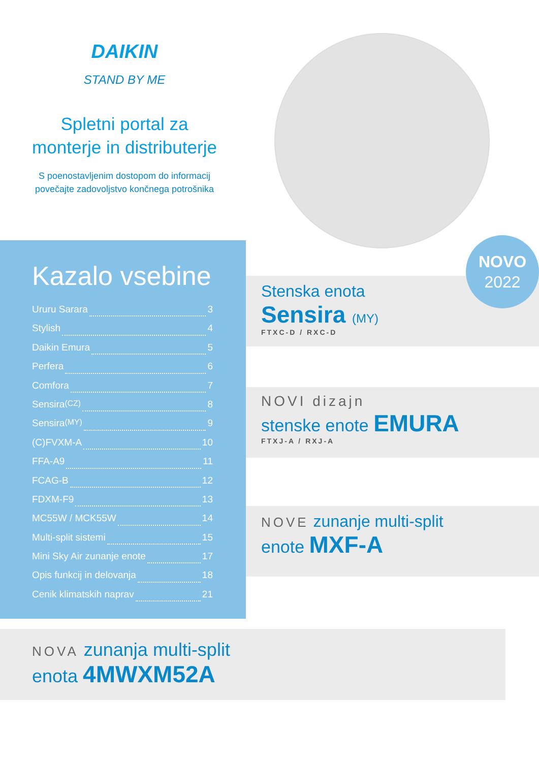DAIKIN
STAND BY ME
Spletni portal za
monterje in distributerje
S poenostavljenim dostopom do informacij
povečajte zadovoljstvo končnega potrošnika
Kazalo vsebine
Ururu Sarara 3
Stylish 4
Daikin Emura 5
Perfera 6
Comfora 7
Sensira (CZ) 8
Sensira (MY) 9
(C)FVXM-A 10
FFA-A9 11
FCAG-B 12
FDXM-F9 13
MC55W / MCK55W 14
Multi-split sistemi 15
Mini Sky Air zunanje enote 17
Opis funkcij in delovanja 18
Cenik klimatskih naprav 21
NOVO
2022
Stenska enota
Sensira (MY)
FTXC-D / RXC-D
NOVI dizajn
stenske enote EMURA
FTXJ-A / RXJ-A
NOVE zunanje multi-split
enote MXF-A
NOVA zunanja multi-split
enota 4MWXM52A